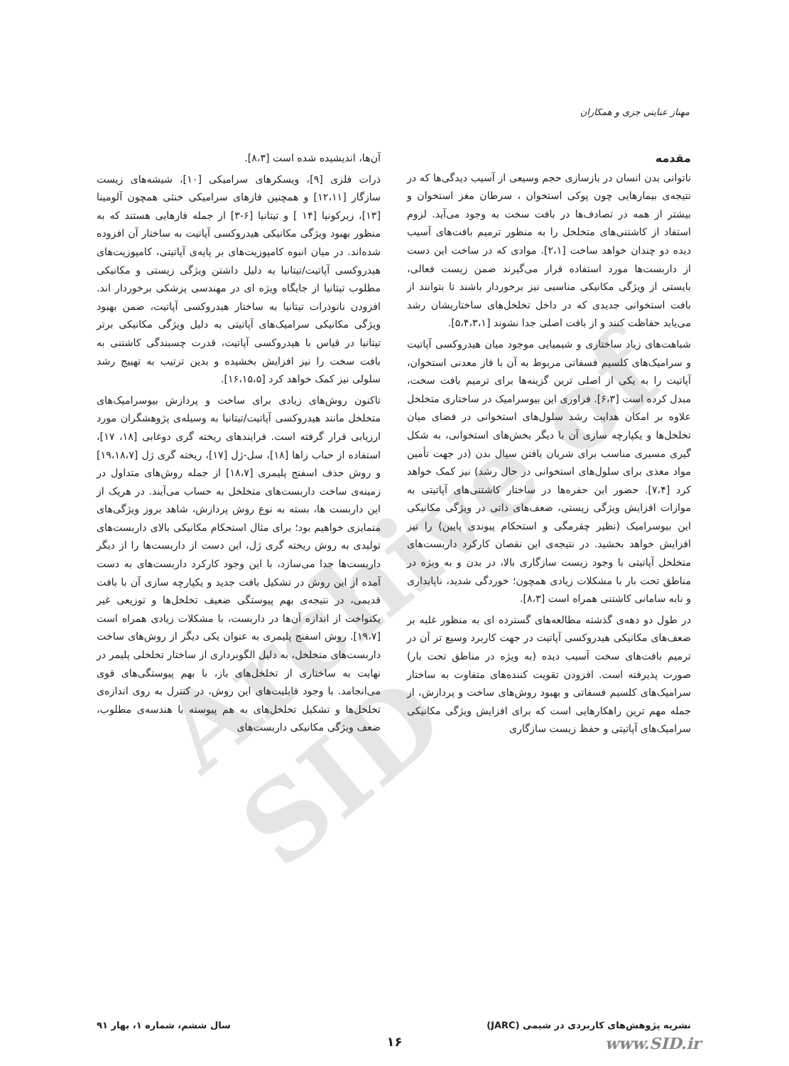Archive of SID
مهناز عنایتی جزی و همکاران
مقدمه
ناتوانی بدن انسان در بازسازی حجم وسیعی از آسیب دیدگی‌ها که در نتیجه‌ی بیمارهایی چون پوکی استخوان ، سرطان مغز استخوان و بیشتر از همه در تصادف‌ها در بافت سخت به وجود می‌آید. لزوم استفاد از کاشتنی‌های متخلخل را به منظور ترمیم بافت‌های آسیب دیده دو چندان خواهد ساخت [۲،۱]. موادی که در ساخت این دست از داربست‌ها مورد استفاده قرار می‌گیرند ضمن زیست فعالی، بایستی از ویژگی مکانیکی مناسبی نیز برخوردار باشند تا بتوانند از بافت استخوانی جدیدی که در داخل تخلخل‌های ساختاریشان رشد می‌یابد حفاظت کنند و از بافت اصلی جدا نشوند [۵،۴،۳،۱].
شباهت‌های زیاد ساختاری و شیمیایی موجود میان هیدروکسی آپاتیت و سرامیک‌های کلسیم فسفاتی مربوط به آن با فاز معدنی استخوان، آپاتیت را به یکی از اصلی ترین گزینه‌ها برای ترمیم بافت سخت، مبدل کرده است [۶،۳]. فراوری این بیوسرامیک در ساختاری متخلخل علاوه بر امکان هدایت رشد سلول‌های استخوانی در فضای میان تخلخل‌ها و یکپارچه سازی آن با دیگر بخش‌های استخوانی، به شکل گیری مسیری مناسب برای شریان یافتن سیال بدن (در جهت تأمین مواد مغذی برای سلول‌های استخوانی در حال رشد) نیز کمک خواهد کرد [۷،۴]. حضور این حفره‌ها در ساختار کاشتنی‌های آپاتیتی به موازات افزایش ویژگی زیستی، ضعف‌های ذاتی در ویژگی مکانیکی این بیوسرامیک (نظیر چقرمگی و استحکام پیوندی پایین) را نیز افزایش خواهد بخشید. در نتیجه‌ی این نقصان کارکرد داربست‌های متخلخل آپاتیتی با وجود زیست سازگاری بالا، در بدن و به ویژه در مناطق تحت بار با مشکلات زیادی همچون؛ خوردگی شدید، ناپایداری و نابه سامانی کاشتنی همراه است [۸،۳].
در طول دو دهه‌ی گذشته مطالعه‌های گسترده ای به منظور غلبه بر ضعف‌های مکانیکی هیدروکسی آپاتیت در جهت کاربرد وسیع تر آن در ترمیم بافت‌های سخت آسیب دیده (به ویژه در مناطق تحت بار) صورت پذیرفته است. افزودن تقویت کننده‌های متفاوت به ساختار سرامیک‌های کلسیم فسفاتی و بهبود روش‌های ساخت و پردازش، از جمله مهم ترین راهکارهایی است که برای افزایش ویژگی مکانیکی سرامیک‌های آپاتیتی و حفظ زیست سازگاری
آن‌ها، اندیشیده شده است [۸،۳].
ذرات فلزی [۹]، ویسکرهای سرامیکی [۱۰]، شیشه‌های زیست سازگار [۱۲،۱۱] و همچنین فازهای سرامیکی خنثی همچون آلومینا [۱۳]، زیرکونیا [۱۴ ] و تیتانیا [۶-۳] از جمله فازهایی هستند که به منظور بهبود ویژگی مکانیکی هیدروکسی آپاتیت به ساختار آن افزوده شده‌اند. در میان انبوه کامپوزیت‌های بر پایه‌ی آپاتیتی، کامپوزیت‌های هیدروکسی آپاتیت/تیتانیا به دلیل داشتن ویژگی زیستی و مکانیکی مطلوب تیتانیا از جایگاه ویژه ای در مهندسی پزشکی برخوردار اند. افزودن نانوذرات تیتانیا به ساختار هیدروکسی آپاتیت، ضمن بهبود ویژگی مکانیکی سرامیک‌های آپاتیتی به دلیل ویژگی مکانیکی برتر تیتانیا در قیاس با هیدروکسی آپاتیت، قدرت چسبندگی کاشتنی به بافت سخت را نیز افزایش بخشیده و بدین ترتیب به تهییج رشد سلولی نیز کمک خواهد کرد [۱۶،۱۵،۵].
تاکنون روش‌های زیادی برای ساخت و پردازش بیوسرامیک‌های متخلخل مانند هیدروکسی آپاتیت/تیتانیا به وسیله‌ی پژوهشگران مورد ارزیابی قرار گرفته است. فرایندهای ریخته گری دوغابی [۱۸، ۱۷]، استفاده از حباب زاها [۱۸]، سل-ژل [۱۷]، ریخته گری ژل [۱۹،۱۸،۷] و روش حذف اسفنج پلیمری [۱۸،۷] از جمله روش‌های متداول در زمینه‌ی ساخت داربست‌های متخلخل به حساب می‌آیند. در هریک از این داربست ها، بسته به نوع روش پردازش، شاهد بروز ویژگی‌های متمایزی خواهیم بود؛ برای مثال استحکام مکانیکی بالای داربست‌های تولیدی به روش ریخته گری ژل، این دست از داربست‌ها را از دیگر داربست‌ها جدا می‌سازد، با این وجود کارکرد داربست‌های به دست آمده از این روش در تشکیل بافت جدید و یکپارچه سازی آن با بافت قدیمی، در نتیجه‌ی بهم پیوستگی ضعیف تخلخل‌ها و توزیعی غیر یکنواخت از اندازه آن‌ها در داربست، با مشکلات زیادی همراه است [۱۹،۷]. روش اسفنج پلیمری به عنوان یکی دیگر از روش‌های ساخت داربست‌های متخلخل، به دلیل الگوبرداری از ساختار تخلخلی پلیمر در نهایت به ساختاری از تخلخل‌های باز، با بهم پیوستگی‌های قوی می‌انجامد. با وجود قابلیت‌های این روش، در کنترل به روی اندازه‌ی تخلخل‌ها و تشکیل تخلخل‌های به هم پیوسته با هندسه‌ی مطلوب، ضعف ویژگی مکانیکی داربست‌های
نشریه پژوهش‌های کاربردی در شیمی (JARC) سال ششم، شماره ۱، بهار ۹۱
۱۶ www.SID.ir